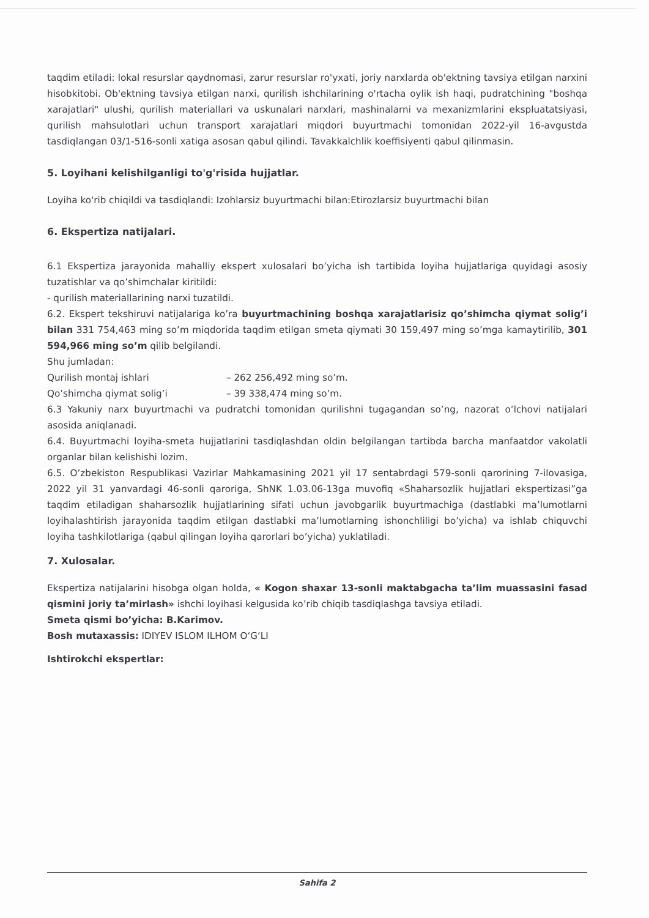taqdim etiladi: lokal resurslar qaydnomasi, zarur resurslar ro'yxati, joriy narxlarda ob'ektning tavsiya etilgan narxini hisobkitobi. Ob'ektning tavsiya etilgan narxi, qurilish ishchilarining o'rtacha oylik ish haqi, pudratchining "boshqa xarajatlari" ulushi, qurilish materiallari va uskunalari narxlari, mashinalarni va mexanizmlarini ekspluatatsiyasi, qurilish mahsulotlari uchun transport xarajatlari miqdori buyurtmachi tomonidan 2022-yil 16-avgustda tasdiqlangan 03/1-516-sonli xatiga asosan qabul qilindi. Tavakkalchlik koeffisiyenti qabul qilinmasin.
5. Loyihani kelishilganligi to'g'risida hujjatlar.
Loyiha ko'rib chiqildi va tasdiqlandi: Izohlarsiz buyurtmachi bilan:Etirozlarsiz buyurtmachi bilan
6. Ekspertiza natijalari.
6.1 Ekspertiza jarayonida mahalliy ekspert xulosalari bo’yicha ish tartibida loyiha hujjatlariga quyidagi asosiy tuzatishlar va qo’shimchalar kiritildi:
- qurilish materiallarining narxi tuzatildi.
6.2. Ekspert tekshiruvi natijalariga ko’ra buyurtmachining boshqa xarajatlarisiz qo’shimcha qiymat solig’i bilan 331 754,463 ming so’m miqdorida taqdim etilgan smeta qiymati 30 159,497 ming so’mga kamaytirilib, 301 594,966 ming so’m qilib belgilandi.
Shu jumladan:
Qurilish montaj ishlari – 262 256,492 ming so’m.
Qo’shimcha qiymat solig’i – 39 338,474 ming so’m.
6.3 Yakuniy narx buyurtmachi va pudratchi tomonidan qurilishni tugagandan so’ng, nazorat o’lchovi natijalari asosida aniqlanadi.
6.4. Buyurtmachi loyiha-smeta hujjatlarini tasdiqlashdan oldin belgilangan tartibda barcha manfaatdor vakolatli organlar bilan kelishishi lozim.
6.5. O’zbekiston Respublikasi Vazirlar Mahkamasining 2021 yil 17 sentabrdagi 579-sonli qarorining 7-ilovasiga, 2022 yil 31 yanvardagi 46-sonli qaroriga, ShNK 1.03.06-13ga muvofiq «Shaharsozlik hujjatlari ekspertizasi”ga taqdim etiladigan shaharsozlik hujjatlarining sifati uchun javobgarlik buyurtmachiga (dastlabki ma’lumotlarni loyihalashtirish jarayonida taqdim etilgan dastlabki ma’lumotlarning ishonchliligi bo’yicha) va ishlab chiquvchi loyiha tashkilotlariga (qabul qilingan loyiha qarorlari bo’yicha) yuklatiladi.
7. Xulosalar.
Ekspertiza natijalarini hisobga olgan holda, « Kogon shaxar 13-sonli maktabgacha ta’lim muassasini fasad qismini joriy ta’mirlash» ishchi loyihasi kelgusida ko’rib chiqib tasdiqlashga tavsiya etiladi.
Smeta qismi bo’yicha: B.Karimov.
Bosh mutaxassis: IDIYEV ISLOM ILHOM O‘G‘LI
Ishtirokchi ekspertlar:
Sahifa 2